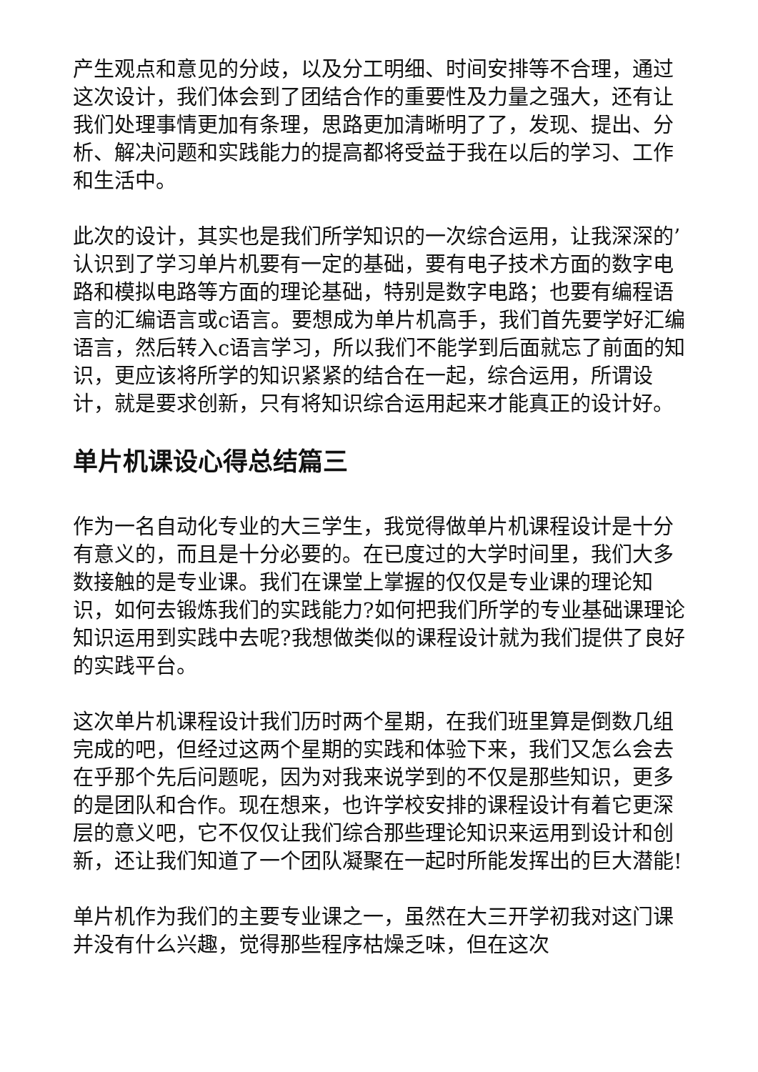产生观点和意见的分歧，以及分工明细、时间安排等不合理，通过这次设计，我们体会到了团结合作的重要性及力量之强大，还有让我们处理事情更加有条理，思路更加清晰明了了，发现、提出、分析、解决问题和实践能力的提高都将受益于我在以后的学习、工作和生活中。
此次的设计，其实也是我们所学知识的一次综合运用，让我深深的’认识到了学习单片机要有一定的基础，要有电子技术方面的数字电路和模拟电路等方面的理论基础，特别是数字电路；也要有编程语言的汇编语言或c语言。要想成为单片机高手，我们首先要学好汇编语言，然后转入c语言学习，所以我们不能学到后面就忘了前面的知识，更应该将所学的知识紧紧的结合在一起，综合运用，所谓设计，就是要求创新，只有将知识综合运用起来才能真正的设计好。
单片机课设心得总结篇三
作为一名自动化专业的大三学生，我觉得做单片机课程设计是十分有意义的，而且是十分必要的。在已度过的大学时间里，我们大多数接触的是专业课。我们在课堂上掌握的仅仅是专业课的理论知识，如何去锻炼我们的实践能力?如何把我们所学的专业基础课理论知识运用到实践中去呢?我想做类似的课程设计就为我们提供了良好的实践平台。
这次单片机课程设计我们历时两个星期，在我们班里算是倒数几组完成的吧，但经过这两个星期的实践和体验下来，我们又怎么会去在乎那个先后问题呢，因为对我来说学到的不仅是那些知识，更多的是团队和合作。现在想来，也许学校安排的课程设计有着它更深层的意义吧，它不仅仅让我们综合那些理论知识来运用到设计和创新，还让我们知道了一个团队凝聚在一起时所能发挥出的巨大潜能!
单片机作为我们的主要专业课之一，虽然在大三开学初我对这门课并没有什么兴趣，觉得那些程序枯燥乏味，但在这次